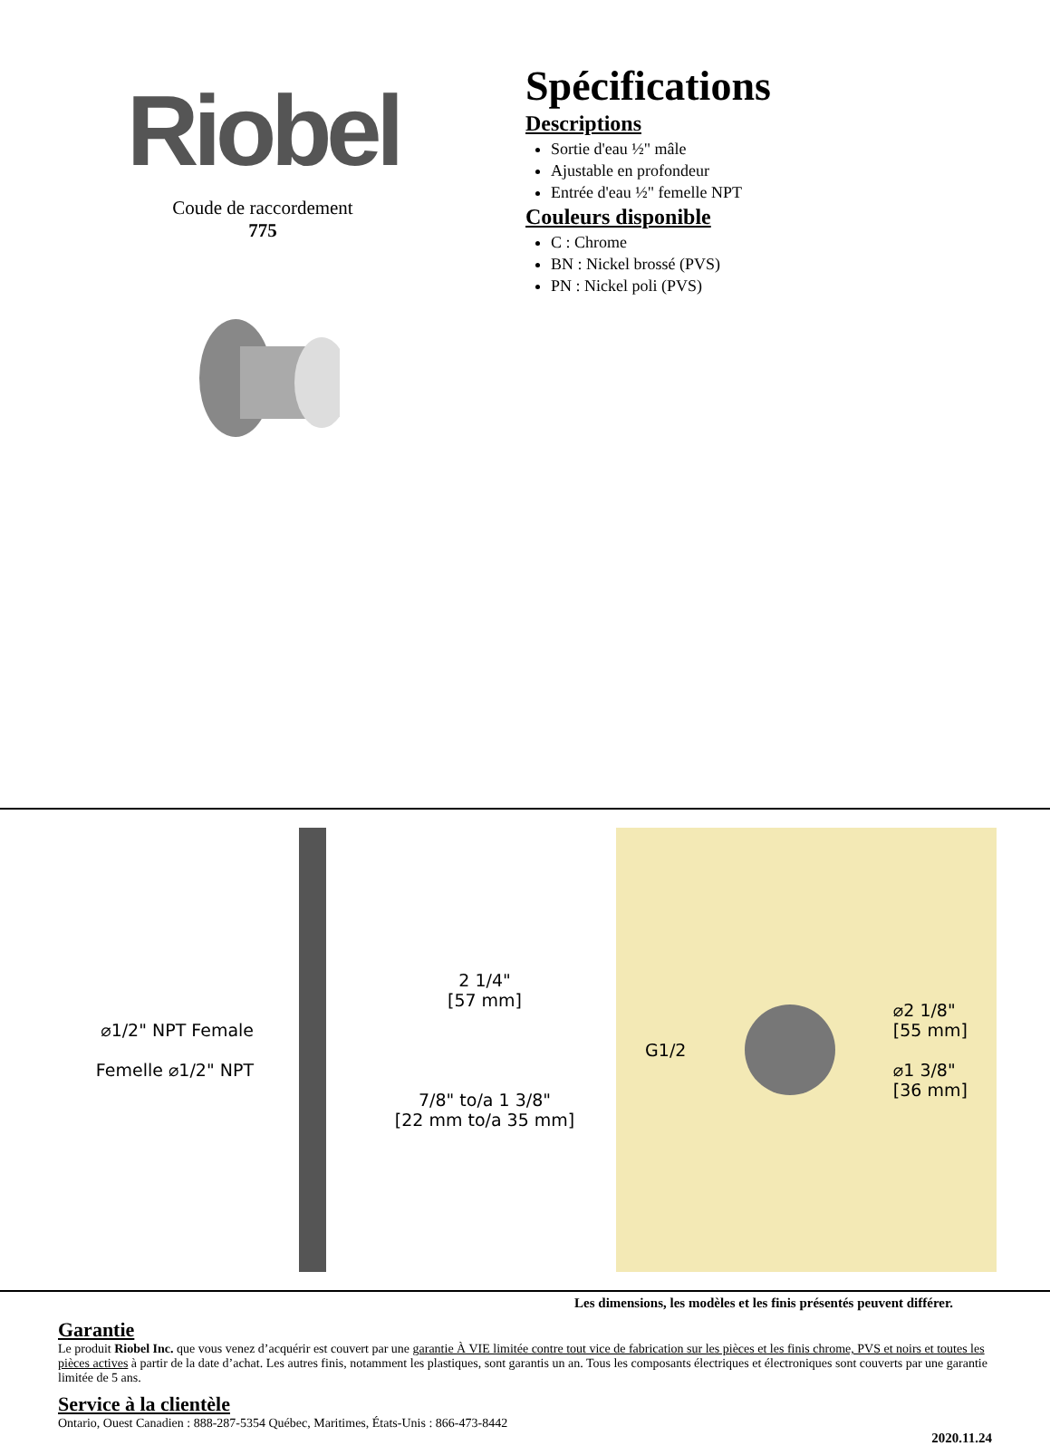Riobel
Coude de raccordement
775
Spécifications
Descriptions
Sortie d'eau ½" mâle
Ajustable en profondeur
Entrée d'eau ½" femelle NPT
Couleurs disponible
C : Chrome
BN : Nickel brossé (PVS)
PN : Nickel poli (PVS)
⌀1/2" NPT Female
Femelle ⌀1/2" NPT
2 1/4"
[57 mm]
7/8" to/a 1 3/8"
[22 mm to/a 35 mm]
G1/2
⌀2 1/8"
[55 mm]
⌀1 3/8"
[36 mm]
Les dimensions, les modèles et les finis présentés peuvent différer.
Garantie
Le produit Riobel Inc. que vous venez d’acquérir est couvert par une garantie À VIE limitée contre tout vice de fabrication sur les pièces et les finis chrome, PVS et noirs et toutes les pièces actives à partir de la date d’achat. Les autres finis, notamment les plastiques, sont garantis un an. Tous les composants électriques et électroniques sont couverts par une garantie limitée de 5 ans.
Service à la clientèle
Ontario, Ouest Canadien : 888-287-5354 Québec, Maritimes, États-Unis : 866-473-8442
2020.11.24